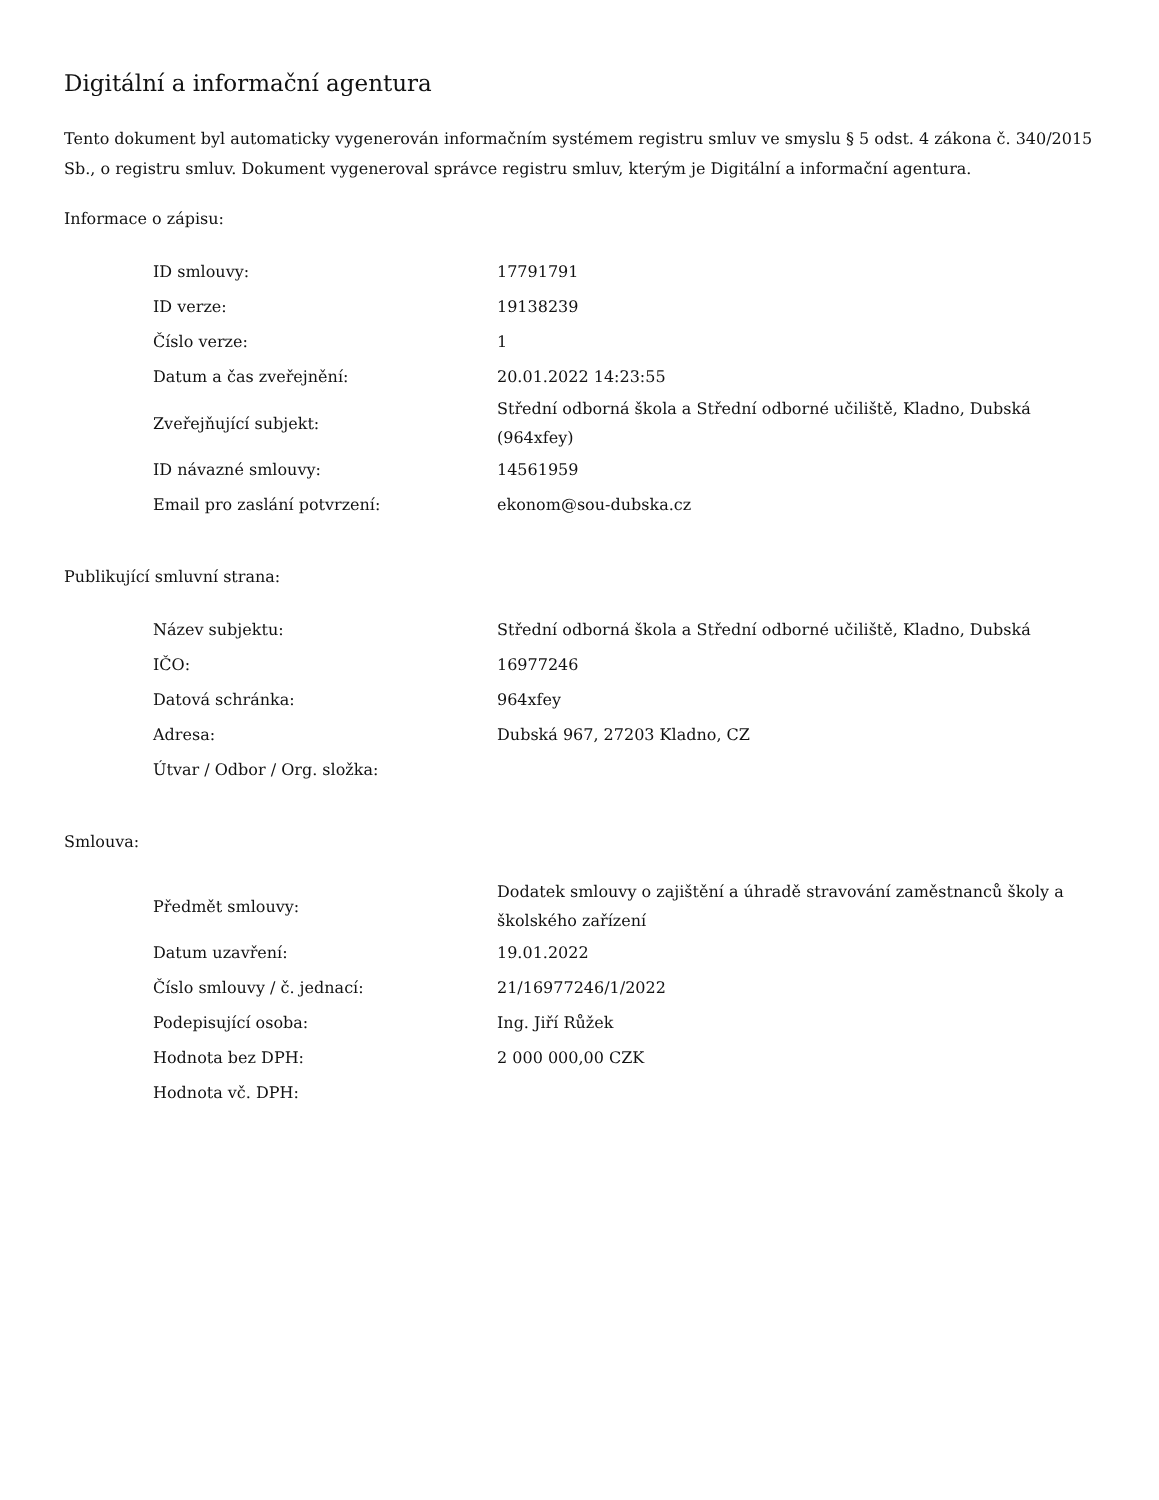Digitální a informační agentura
Tento dokument byl automaticky vygenerován informačním systémem registru smluv ve smyslu § 5 odst. 4 zákona č. 340/2015 Sb., o registru smluv. Dokument vygeneroval správce registru smluv, kterým je Digitální a informační agentura.
Informace o zápisu:
| ID smlouvy: | 17791791 |
| ID verze: | 19138239 |
| Číslo verze: | 1 |
| Datum a čas zveřejnění: | 20.01.2022 14:23:55 |
| Zveřejňující subjekt: | Střední odborná škola a Střední odborné učiliště, Kladno, Dubská (964xfey) |
| ID návazné smlouvy: | 14561959 |
| Email pro zaslání potvrzení: | ekonom@sou-dubska.cz |
Publikující smluvní strana:
| Název subjektu: | Střední odborná škola a Střední odborné učiliště, Kladno, Dubská |
| IČO: | 16977246 |
| Datová schránka: | 964xfey |
| Adresa: | Dubská 967, 27203 Kladno, CZ |
| Útvar / Odbor / Org. složka: | |
Smlouva:
| Předmět smlouvy: | Dodatek smlouvy o zajištění a úhradě stravování zaměstnanců školy a školského zařízení |
| Datum uzavření: | 19.01.2022 |
| Číslo smlouvy / č. jednací: | 21/16977246/1/2022 |
| Podepisující osoba: | Ing. Jiří Růžek |
| Hodnota bez DPH: | 2 000 000,00 CZK |
| Hodnota vč. DPH: | |